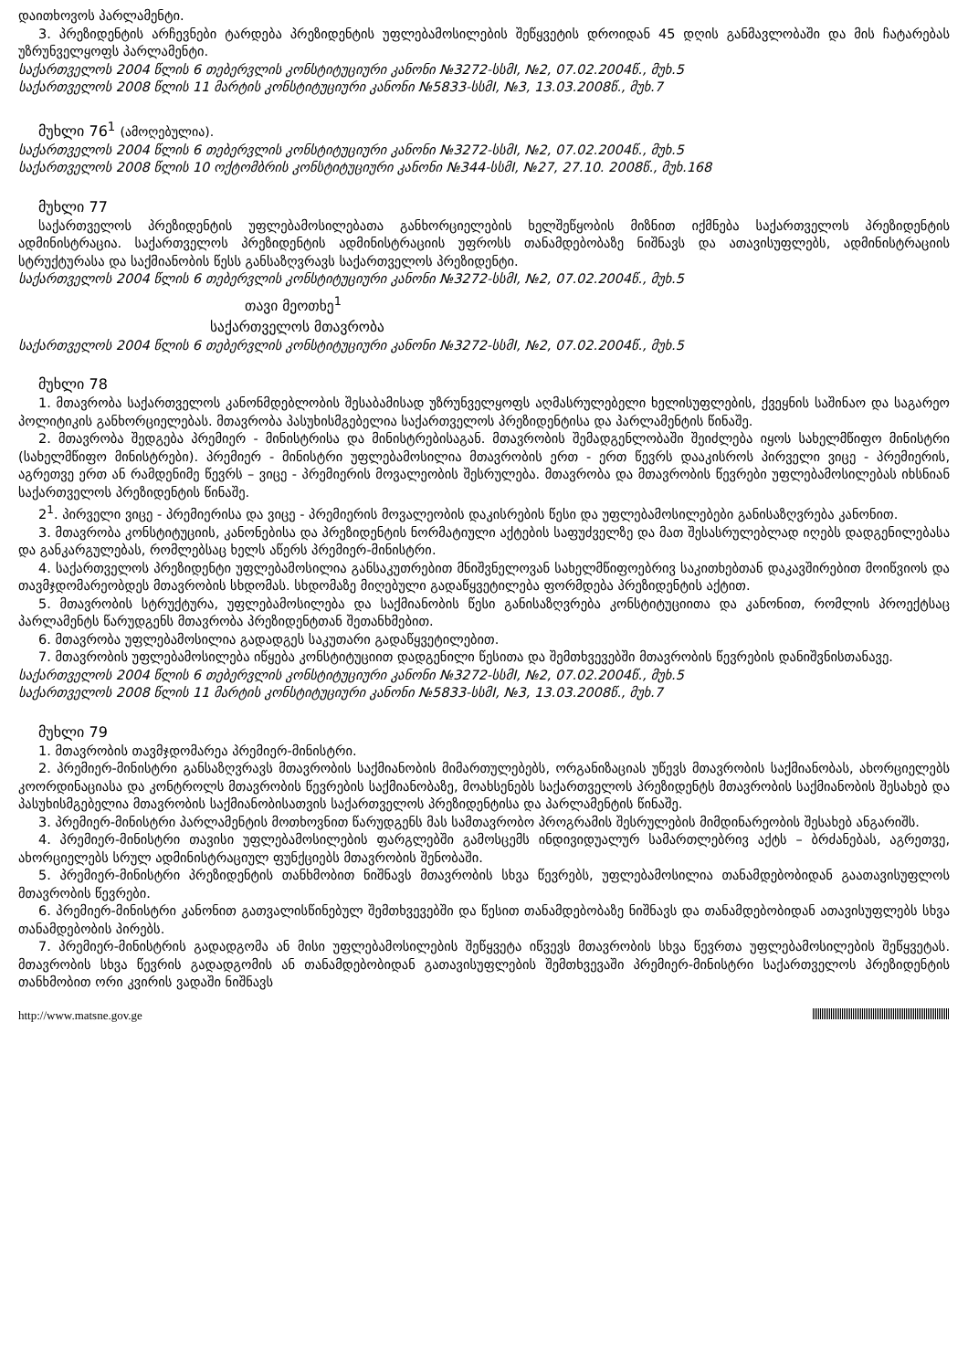დაითხოვოს პარლამენტი.
3. პრეზიდენტის არჩევნები ტარდება პრეზიდენტის უფლებამოსილების შეწყვეტის დროიდან 45 დღის განმავლობაში და მის ჩატარებას უზრუნველყოფს პარლამენტი.
საქართველოს 2004 წლის 6 თებერვლის კონსტიტუციური კანონი №3272-სსმI, №2, 07.02.2004წ., მუხ.5
საქართველოს 2008 წლის 11 მარტის კონსტიტუციური კანონი №5833-სსმI, №3, 13.03.2008წ., მუხ.7
მუხლი 76<sup>1</sup> (ამოღებულია).
საქართველოს 2004 წლის 6 თებერვლის კონსტიტუციური კანონი №3272-სსმI, №2, 07.02.2004წ., მუხ.5
საქართველოს 2008 წლის 10 ოქტომბრის კონსტიტუციური კანონი №344-სსმI, №27, 27.10. 2008წ., მუხ.168
მუხლი 77
საქართველოს პრეზიდენტის უფლებამოსილებათა განხორციელების ხელშეწყობის მიზნით იქმნება საქართველოს პრეზიდენტის ადმინისტრაცია. საქართველოს პრეზიდენტის ადმინისტრაციის უფროსს თანამდებობაზე ნიშნავს და ათავისუფლებს, ადმინისტრაციის სტრუქტურასა და საქმიანობის წესს განსაზღვრავს საქართველოს პრეზიდენტი.
საქართველოს 2004 წლის 6 თებერვლის კონსტიტუციური კანონი №3272-სსმI, №2, 07.02.2004წ., მუხ.5
თავი მეოთხე<sup>1</sup>
საქართველოს მთავრობა
საქართველოს 2004 წლის 6 თებერვლის კონსტიტუციური კანონი №3272-სსმI, №2, 07.02.2004წ., მუხ.5
მუხლი 78
1. მთავრობა საქართველოს კანონმდებლობის შესაბამისად უზრუნველყოფს აღმასრულებელი ხელისუფლების, ქვეყნის საშინაო და საგარეო პოლიტიკის განხორციელებას. მთავრობა პასუხისმგებელია საქართველოს პრეზიდენტისა და პარლამენტის წინაშე.
2. მთავრობა შედგება პრემიერ - მინისტრისა და მინისტრებისაგან. მთავრობის შემადგენლობაში შეიძლება იყოს სახელმწიფო მინისტრი (სახელმწიფო მინისტრები). პრემიერ - მინისტრი უფლებამოსილია მთავრობის ერთ - ერთ წევრს დააკისროს პირველი ვიცე - პრემიერის, აგრეთვე ერთ ან რამდენიმე წევრს – ვიცე - პრემიერის მოვალეობის შესრულება. მთავრობა და მთავრობის წევრები უფლებამოსილებას იხსნიან საქართველოს პრეზიდენტის წინაშე.
2<sup>1</sup>. პირველი ვიცე - პრემიერისა და ვიცე - პრემიერის მოვალეობის დაკისრების წესი და უფლებამოსილებები განისაზღვრება კანონით.
3. მთავრობა კონსტიტუციის, კანონებისა და პრეზიდენტის ნორმატიული აქტების საფუძველზე და მათ შესასრულებლად იღებს დადგენილებასა და განკარგულებას, რომლებსაც ხელს აწერს პრემიერ-მინისტრი.
4. საქართველოს პრეზიდენტი უფლებამოსილია განსაკუთრებით მნიშვნელოვან სახელმწიფოებრივ საკითხებთან დაკავშირებით მოიწვიოს და თავმჯდომარეობდეს მთავრობის სხდომას. სხდომაზე მიღებული გადაწყვეტილება ფორმდება პრეზიდენტის აქტით.
5. მთავრობის სტრუქტურა, უფლებამოსილება და საქმიანობის წესი განისაზღვრება კონსტიტუციითა და კანონით, რომლის პროექტსაც პარლამენტს წარუდგენს მთავრობა პრეზიდენტთან შეთანხმებით.
6. მთავრობა უფლებამოსილია გადადგეს საკუთარი გადაწყვეტილებით.
7. მთავრობის უფლებამოსილება იწყება კონსტიტუციით დადგენილი წესითა და შემთხვევებში მთავრობის წევრების დანიშვნისთანავე.
საქართველოს 2004 წლის 6 თებერვლის კონსტიტუციური კანონი №3272-სსმI, №2, 07.02.2004წ., მუხ.5
საქართველოს 2008 წლის 11 მარტის კონსტიტუციური კანონი №5833-სსმI, №3, 13.03.2008წ., მუხ.7
მუხლი 79
1. მთავრობის თავმჯდომარეა პრემიერ-მინისტრი.
2. პრემიერ-მინისტრი განსაზღვრავს მთავრობის საქმიანობის მიმართულებებს, ორგანიზაციას უწევს მთავრობის საქმიანობას, ახორციელებს კოორდინაციასა და კონტროლს მთავრობის წევრების საქმიანობაზე, მოახსენებს საქართველოს პრეზიდენტს მთავრობის საქმიანობის შესახებ და პასუხისმგებელია მთავრობის საქმიანობისათვის საქართველოს პრეზიდენტისა და პარლამენტის წინაშე.
3. პრემიერ-მინისტრი პარლამენტის მოთხოვნით წარუდგენს მას სამთავრობო პროგრამის შესრულების მიმდინარეობის შესახებ ანგარიშს.
4. პრემიერ-მინისტრი თავისი უფლებამოსილების ფარგლებში გამოსცემს ინდივიდუალურ სამართლებრივ აქტს – ბრძანებას, აგრეთვე, ახორციელებს სრულ ადმინისტრაციულ ფუნქციებს მთავრობის შენობაში.
5. პრემიერ-მინისტრი პრეზიდენტის თანხმობით ნიშნავს მთავრობის სხვა წევრებს, უფლებამოსილია თანამდებობიდან გაათავისუფლოს მთავრობის წევრები.
6. პრემიერ-მინისტრი კანონით გათვალისწინებულ შემთხვევებში და წესით თანამდებობაზე ნიშნავს და თანამდებობიდან ათავისუფლებს სხვა თანამდებობის პირებს.
7. პრემიერ-მინისტრის გადადგომა ან მისი უფლებამოსილების შეწყვეტა იწვევს მთავრობის სხვა წევრთა უფლებამოსილების შეწყვეტას. მთავრობის სხვა წევრის გადადგომის ან თანამდებობიდან გათავისუფლების შემთხვევაში პრემიერ-მინისტრი საქართველოს პრეზიდენტის თანხმობით ორი კვირის ვადაში ნიშნავს
http://www.matsne.gov.ge